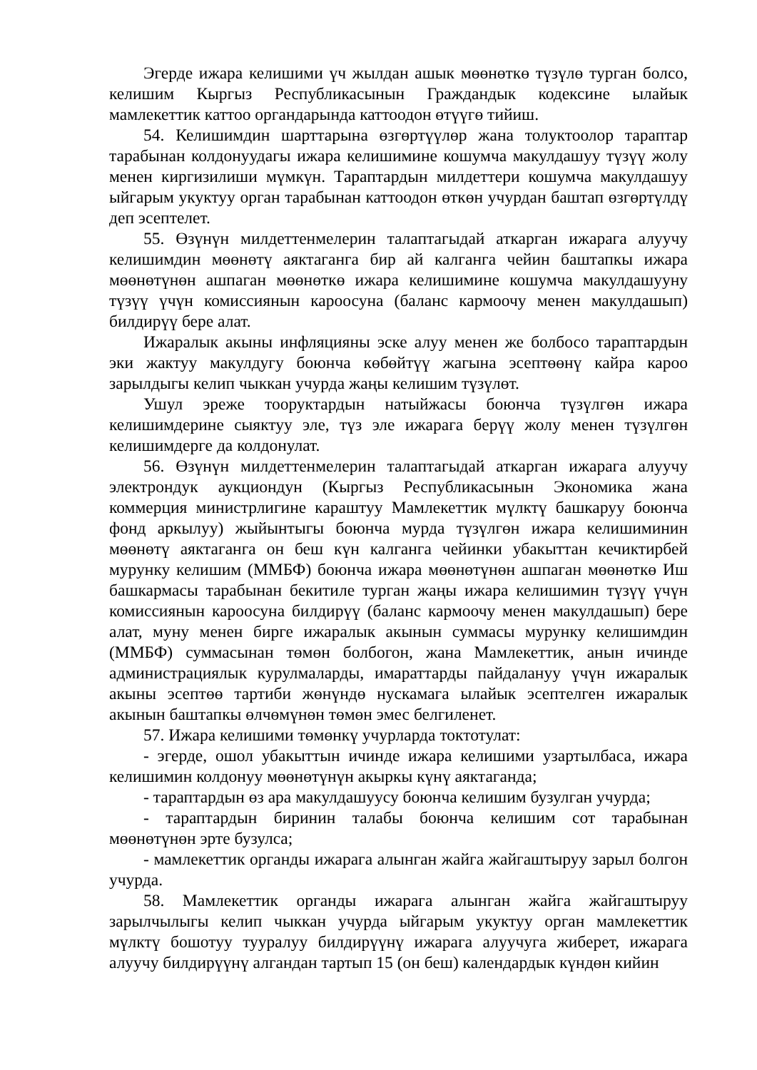Эгерде ижара келишими үч жылдан ашык мөөнөткө түзүлө турган болсо, келишим Кыргыз Республикасынын Граждандык кодексине ылайык мамлекеттик каттоо органдарында каттоодон өтүүгө тийиш.
54. Келишимдин шарттарына өзгөртүүлөр жана толуктоолор тараптар тарабынан колдонуудагы ижара келишимине кошумча макулдашуу түзүү жолу менен киргизилиши мүмкүн. Тараптардын милдеттери кошумча макулдашуу ыйгарым укуктуу орган тарабынан каттоодон өткөн учурдан баштап өзгөртүлдү деп эсептелет.
55. Өзүнүн милдеттенмелерин талаптагыдай аткарган ижарага алуучу келишимдин мөөнөтү аяктаганга бир ай калганга чейин баштапкы ижара мөөнөтүнөн ашпаган мөөнөткө ижара келишимине кошумча макулдашууну түзүү үчүн комиссиянын кароосуна (баланс кармоочу менен макулдашып) билдирүү бере алат.
Ижаралык акыны инфляцияны эске алуу менен же болбосо тараптардын эки жактуу макулдугу боюнча көбөйтүү жагына эсептөөнү кайра кароо зарылдыгы келип чыккан учурда жаңы келишим түзүлөт.
Ушул эреже тооруктардын натыйжасы боюнча түзүлгөн ижара келишимдерине сыяктуу эле, түз эле ижарага берүү жолу менен түзүлгөн келишимдерге да колдонулат.
56. Өзүнүн милдеттенмелерин талаптагыдай аткарган ижарага алуучу электрондук аукциондун (Кыргыз Республикасынын Экономика жана коммерция министрлигине караштуу Мамлекеттик мүлктү башкаруу боюнча фонд аркылуу) жыйынтыгы боюнча мурда түзүлгөн ижара келишиминин мөөнөтү аяктаганга он беш күн калганга чейинки убакыттан кечиктирбей мурунку келишим (ММБФ) боюнча ижара мөөнөтүнөн ашпаган мөөнөткө Иш башкармасы тарабынан бекитиле турган жаңы ижара келишимин түзүү үчүн комиссиянын кароосуна билдирүү (баланс кармоочу менен макулдашып) бере алат, муну менен бирге ижаралык акынын суммасы мурунку келишимдин (ММБФ) суммасынан төмөн болбогон, жана Мамлекеттик, анын ичинде администрациялык курулмаларды, имараттарды пайдалануу үчүн ижаралык акыны эсептөө тартиби жөнүндө нускамага ылайык эсептелген ижаралык акынын баштапкы өлчөмүнөн төмөн эмес белгиленет.
57. Ижара келишими төмөнкү учурларда токтотулат:
- эгерде, ошол убакыттын ичинде ижара келишими узартылбаса, ижара келишимин колдонуу мөөнөтүнүн акыркы күнү аяктаганда;
- тараптардын өз ара макулдашуусу боюнча келишим бузулган учурда;
- тараптардын биринин талабы боюнча келишим сот тарабынан мөөнөтүнөн эрте бузулса;
- мамлекеттик органды ижарага алынган жайга жайгаштыруу зарыл болгон учурда.
58. Мамлекеттик органды ижарага алынган жайга жайгаштыруу зарылчылыгы келип чыккан учурда ыйгарым укуктуу орган мамлекеттик мүлктү бошотуу тууралуу билдирүүнү ижарага алуучуга жиберет, ижарага алуучу билдирүүнү алгандан тартып 15 (он беш) календардык күндөн кийин